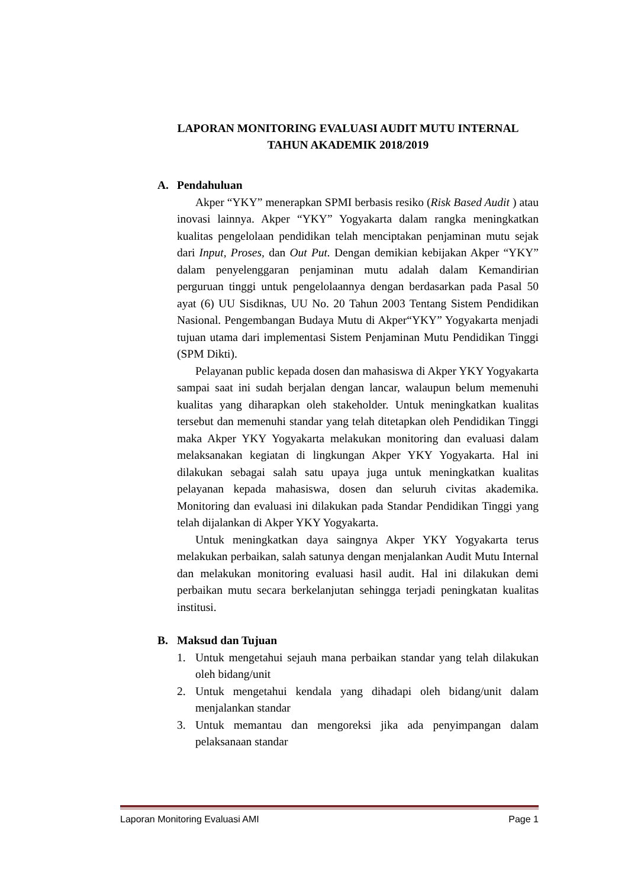LAPORAN MONITORING EVALUASI AUDIT MUTU INTERNAL
TAHUN AKADEMIK 2018/2019
A. Pendahuluan
Akper “YKY” menerapkan SPMI berbasis resiko (Risk Based Audit ) atau inovasi lainnya. Akper “YKY” Yogyakarta dalam rangka meningkatkan kualitas pengelolaan pendidikan telah menciptakan penjaminan mutu sejak dari Input, Proses, dan Out Put. Dengan demikian kebijakan Akper “YKY” dalam penyelenggaran penjaminan mutu adalah dalam Kemandirian perguruan tinggi untuk pengelolaannya dengan berdasarkan pada Pasal 50 ayat (6) UU Sisdiknas, UU No. 20 Tahun 2003 Tentang Sistem Pendidikan Nasional. Pengembangan Budaya Mutu di Akper“YKY” Yogyakarta menjadi tujuan utama dari implementasi Sistem Penjaminan Mutu Pendidikan Tinggi (SPM Dikti).
Pelayanan public kepada dosen dan mahasiswa di Akper YKY Yogyakarta sampai saat ini sudah berjalan dengan lancar, walaupun belum memenuhi kualitas yang diharapkan oleh stakeholder. Untuk meningkatkan kualitas tersebut dan memenuhi standar yang telah ditetapkan oleh Pendidikan Tinggi maka Akper YKY Yogyakarta melakukan monitoring dan evaluasi dalam melaksanakan kegiatan di lingkungan Akper YKY Yogyakarta. Hal ini dilakukan sebagai salah satu upaya juga untuk meningkatkan kualitas pelayanan kepada mahasiswa, dosen dan seluruh civitas akademika. Monitoring dan evaluasi ini dilakukan pada Standar Pendidikan Tinggi yang telah dijalankan di Akper YKY Yogyakarta.
Untuk meningkatkan daya saingnya Akper YKY Yogyakarta terus melakukan perbaikan, salah satunya dengan menjalankan Audit Mutu Internal dan melakukan monitoring evaluasi hasil audit. Hal ini dilakukan demi perbaikan mutu secara berkelanjutan sehingga terjadi peningkatan kualitas institusi.
B. Maksud dan Tujuan
1. Untuk mengetahui sejauh mana perbaikan standar yang telah dilakukan oleh bidang/unit
2. Untuk mengetahui kendala yang dihadapi oleh bidang/unit dalam menjalankan standar
3. Untuk memantau dan mengoreksi jika ada penyimpangan dalam pelaksanaan standar
Laporan Monitoring Evaluasi AMI Page 1